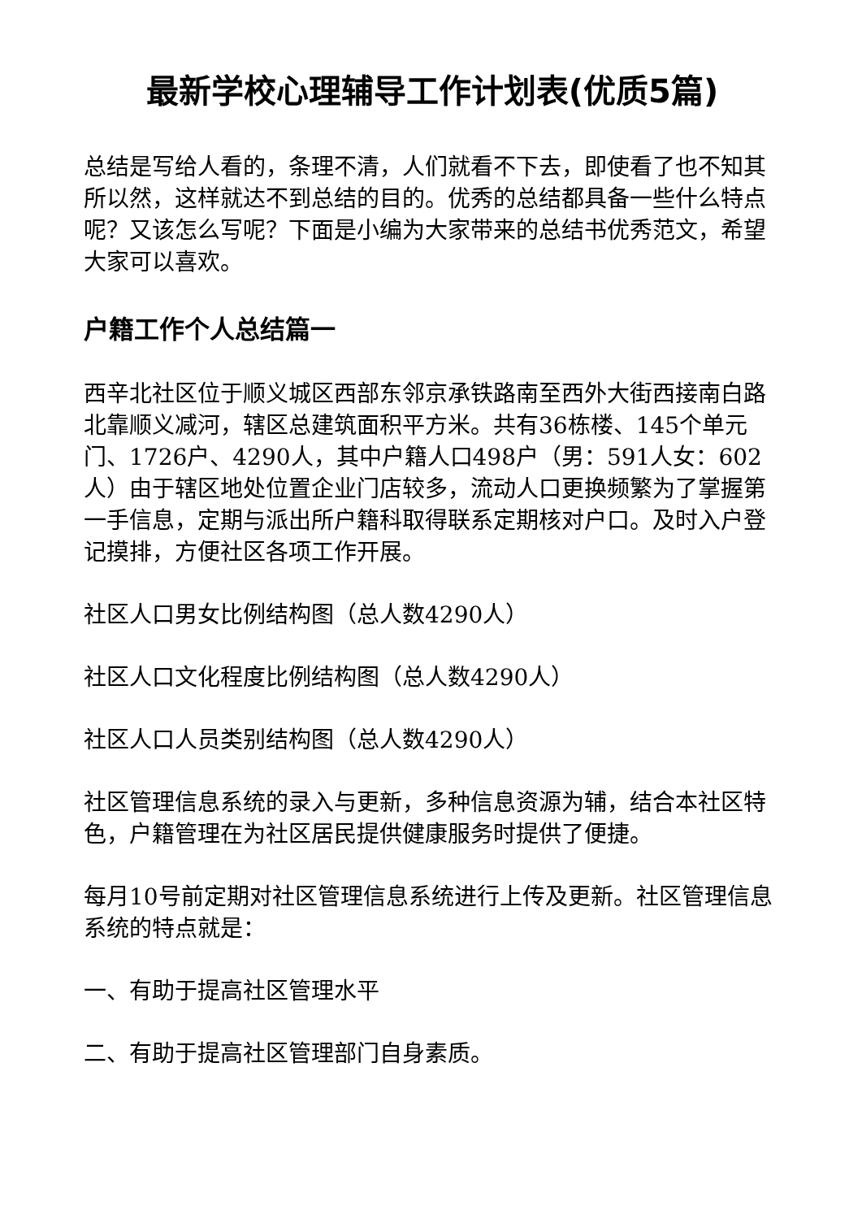最新学校心理辅导工作计划表(优质5篇)
总结是写给人看的，条理不清，人们就看不下去，即使看了也不知其所以然，这样就达不到总结的目的。优秀的总结都具备一些什么特点呢？又该怎么写呢？下面是小编为大家带来的总结书优秀范文，希望大家可以喜欢。
户籍工作个人总结篇一
西辛北社区位于顺义城区西部东邻京承铁路南至西外大街西接南白路北靠顺义减河，辖区总建筑面积平方米。共有36栋楼、145个单元门、1726户、4290人，其中户籍人口498户（男：591人女：602人）由于辖区地处位置企业门店较多，流动人口更换频繁为了掌握第一手信息，定期与派出所户籍科取得联系定期核对户口。及时入户登记摸排，方便社区各项工作开展。
社区人口男女比例结构图（总人数4290人）
社区人口文化程度比例结构图（总人数4290人）
社区人口人员类别结构图（总人数4290人）
社区管理信息系统的录入与更新，多种信息资源为辅，结合本社区特色，户籍管理在为社区居民提供健康服务时提供了便捷。
每月10号前定期对社区管理信息系统进行上传及更新。社区管理信息系统的特点就是：
一、有助于提高社区管理水平
二、有助于提高社区管理部门自身素质。